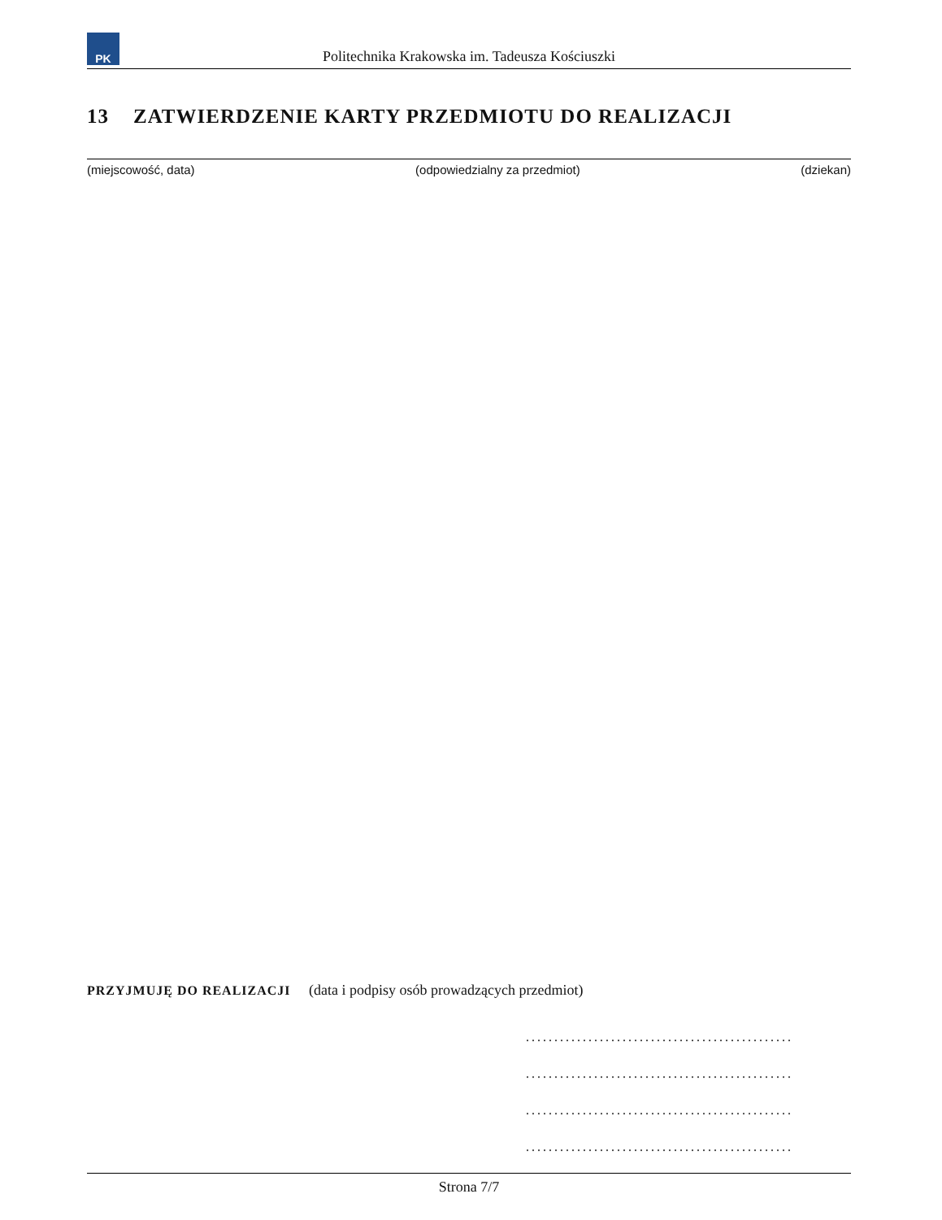PK
Politechnika Krakowska im. Tadeusza Kościuszki
13 ZATWIERDZENIE KARTY PRZEDMIOTU DO REALIZACJI
(miejscowość, data) (odpowiedzialny za przedmiot) (dziekan)
PRZYJMUJĘ DO REALIZACJI (data i podpisy osób prowadzących przedmiot)
...............................................
...............................................
...............................................
...............................................
Strona 7/7